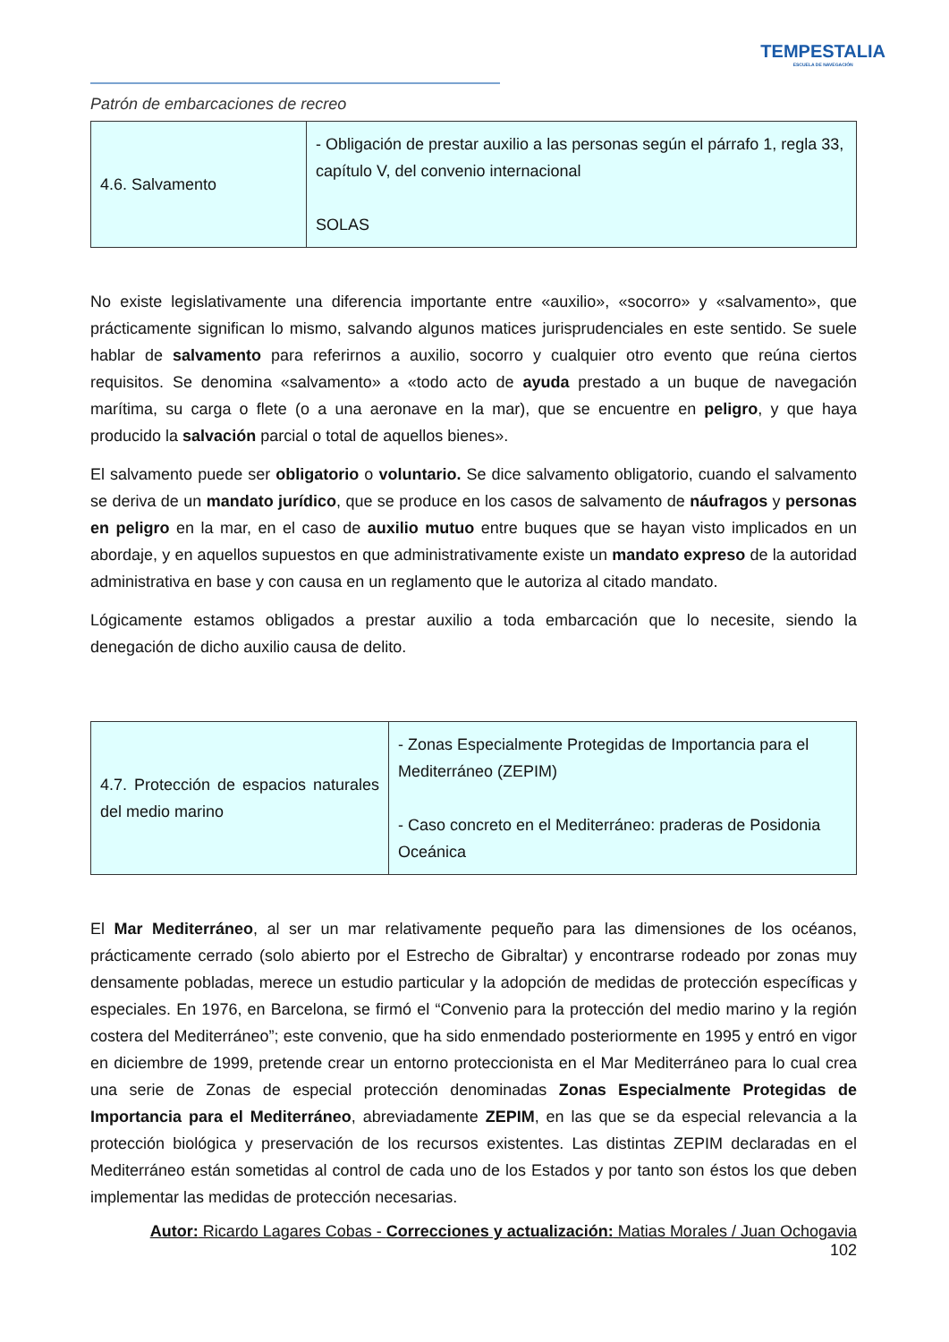TEMPESTALIA
ESCUELA DE NAVEGACIÓN
Patrón de embarcaciones de recreo
| 4.6. Salvamento | - Obligación de prestar auxilio a las personas según el párrafo 1, regla 33, capítulo V, del convenio internacional SOLAS |
No existe legislativamente una diferencia importante entre «auxilio», «socorro» y «salvamento», que prácticamente significan lo mismo, salvando algunos matices jurisprudenciales en este sentido. Se suele hablar de salvamento para referirnos a auxilio, socorro y cualquier otro evento que reúna ciertos requisitos. Se denomina «salvamento» a «todo acto de ayuda prestado a un buque de navegación marítima, su carga o flete (o a una aeronave en la mar), que se encuentre en peligro, y que haya producido la salvación parcial o total de aquellos bienes».
El salvamento puede ser obligatorio o voluntario. Se dice salvamento obligatorio, cuando el salvamento se deriva de un mandato jurídico, que se produce en los casos de salvamento de náufragos y personas en peligro en la mar, en el caso de auxilio mutuo entre buques que se hayan visto implicados en un abordaje, y en aquellos supuestos en que administrativamente existe un mandato expreso de la autoridad administrativa en base y con causa en un reglamento que le autoriza al citado mandato.
Lógicamente estamos obligados a prestar auxilio a toda embarcación que lo necesite, siendo la denegación de dicho auxilio causa de delito.
| 4.7. Protección de espacios naturales del medio marino | - Zonas Especialmente Protegidas de Importancia para el Mediterráneo (ZEPIM) - Caso concreto en el Mediterráneo: praderas de Posidonia Oceánica |
El Mar Mediterráneo, al ser un mar relativamente pequeño para las dimensiones de los océanos, prácticamente cerrado (solo abierto por el Estrecho de Gibraltar) y encontrarse rodeado por zonas muy densamente pobladas, merece un estudio particular y la adopción de medidas de protección específicas y especiales. En 1976, en Barcelona, se firmó el “Convenio para la protección del medio marino y la región costera del Mediterráneo”; este convenio, que ha sido enmendado posteriormente en 1995 y entró en vigor en diciembre de 1999, pretende crear un entorno proteccionista en el Mar Mediterráneo para lo cual crea una serie de Zonas de especial protección denominadas Zonas Especialmente Protegidas de Importancia para el Mediterráneo, abreviadamente ZEPIM, en las que se da especial relevancia a la protección biológica y preservación de los recursos existentes. Las distintas ZEPIM declaradas en el Mediterráneo están sometidas al control de cada uno de los Estados y por tanto son éstos los que deben implementar las medidas de protección necesarias.
Autor: Ricardo Lagares Cobas - Correcciones y actualización: Matias Morales / Juan Ochogavia
102